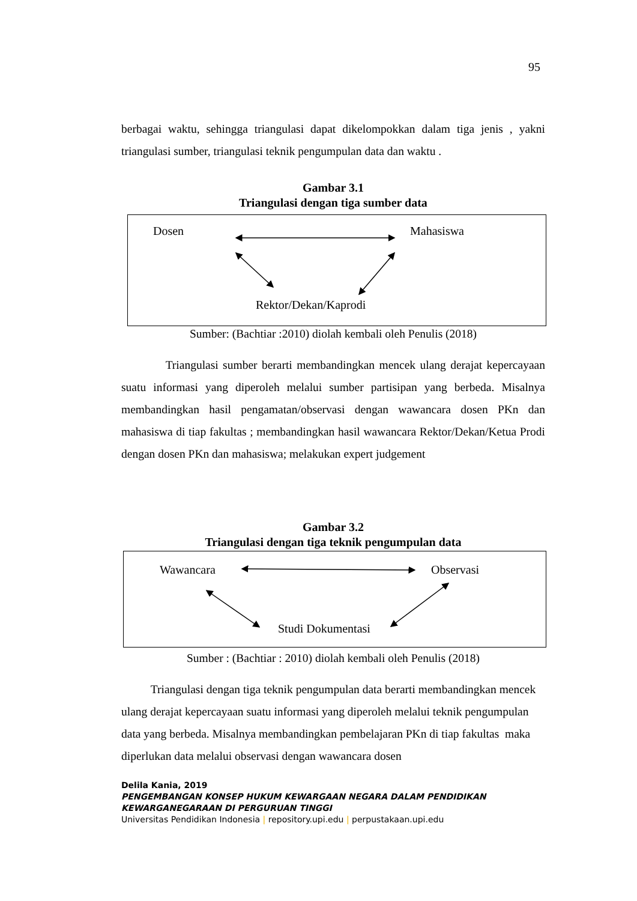95
berbagai waktu, sehingga triangulasi dapat dikelompokkan dalam tiga jenis , yakni triangulasi sumber, triangulasi teknik pengumpulan data dan waktu .
Gambar 3.1
Triangulasi dengan tiga sumber data
Dosen Mahasiswa
Rektor/Dekan/Kaprodi
Sumber: (Bachtiar :2010) diolah kembali oleh Penulis (2018)
Triangulasi sumber berarti membandingkan mencek ulang derajat kepercayaan suatu informasi yang diperoleh melalui sumber partisipan yang berbeda. Misalnya membandingkan hasil pengamatan/observasi dengan wawancara dosen PKn dan mahasiswa di tiap fakultas ; membandingkan hasil wawancara Rektor/Dekan/Ketua Prodi dengan dosen PKn dan mahasiswa; melakukan expert judgement
Gambar 3.2
Triangulasi dengan tiga teknik pengumpulan data
Wawancara Observasi
Studi Dokumentasi
Sumber : (Bachtiar : 2010) diolah kembali oleh Penulis (2018)
Triangulasi dengan tiga teknik pengumpulan data berarti membandingkan mencek ulang derajat kepercayaan suatu informasi yang diperoleh melalui teknik pengumpulan data yang berbeda. Misalnya membandingkan pembelajaran PKn di tiap fakultas maka diperlukan data melalui observasi dengan wawancara dosen
Delila Kania, 2019
PENGEMBANGAN KONSEP HUKUM KEWARGAAN NEGARA DALAM PENDIDIKAN
KEWARGANEGARAAN DI PERGURUAN TINGGI
Universitas Pendidikan Indonesia | repository.upi.edu | perpustakaan.upi.edu